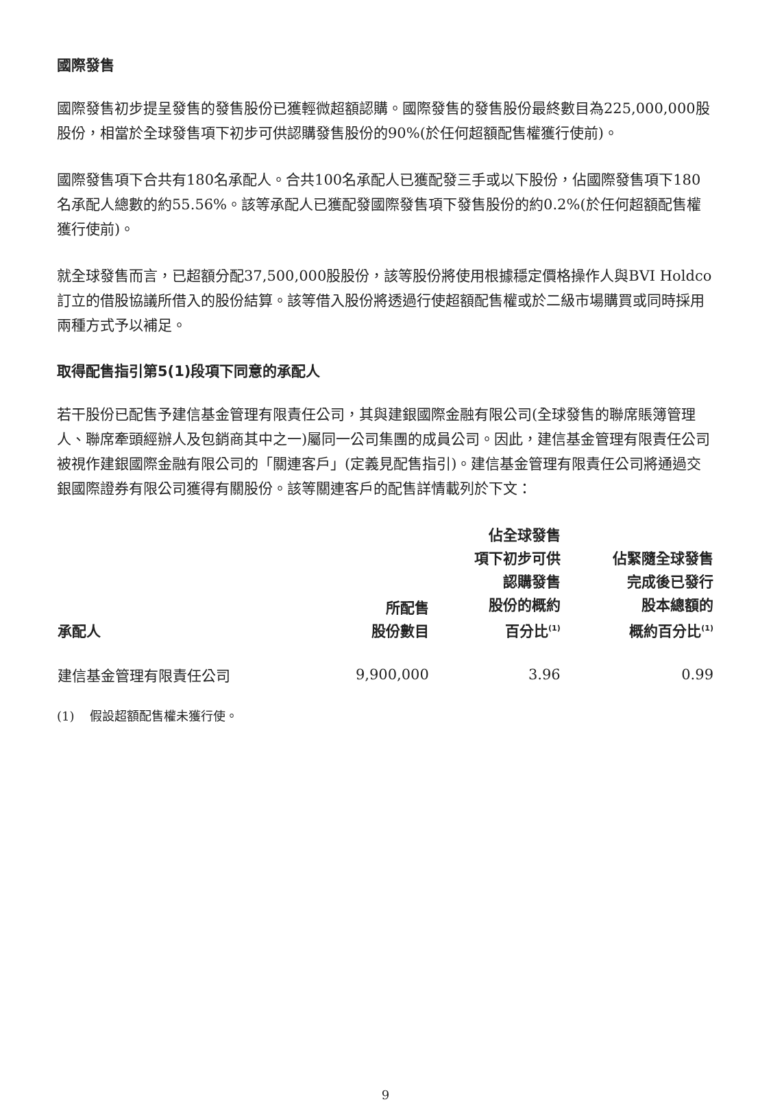國際發售
國際發售初步提呈發售的發售股份已獲輕微超額認購。國際發售的發售股份最終數目為225,000,000股股份，相當於全球發售項下初步可供認購發售股份的90%(於任何超額配售權獲行使前)。
國際發售項下合共有180名承配人。合共100名承配人已獲配發三手或以下股份，佔國際發售項下180名承配人總數的約55.56%。該等承配人已獲配發國際發售項下發售股份的約0.2%(於任何超額配售權獲行使前)。
就全球發售而言，已超額分配37,500,000股股份，該等股份將使用根據穩定價格操作人與BVI Holdco訂立的借股協議所借入的股份結算。該等借入股份將透過行使超額配售權或於二級市場購買或同時採用兩種方式予以補足。
取得配售指引第5(1)段項下同意的承配人
若干股份已配售予建信基金管理有限責任公司，其與建銀國際金融有限公司(全球發售的聯席賬簿管理人、聯席牽頭經辦人及包銷商其中之一)屬同一公司集團的成員公司。因此，建信基金管理有限責任公司被視作建銀國際金融有限公司的「關連客戶」(定義見配售指引)。建信基金管理有限責任公司將通過交銀國際證券有限公司獲得有關股份。該等關連客戶的配售詳情載列於下文：
| 承配人 | 所配售 股份數目 | 佔全球發售 項下初步可供 認購發售 股份的概約 百分比<sup>(1)</sup> | 佔緊隨全球發售 完成後已發行 股本總額的 概約百分比<sup>(1)</sup> |
| --- | --- | --- | --- |
| 建信基金管理有限責任公司 | 9,900,000 | 3.96 | 0.99 |
(1) 假設超額配售權未獲行使。
9